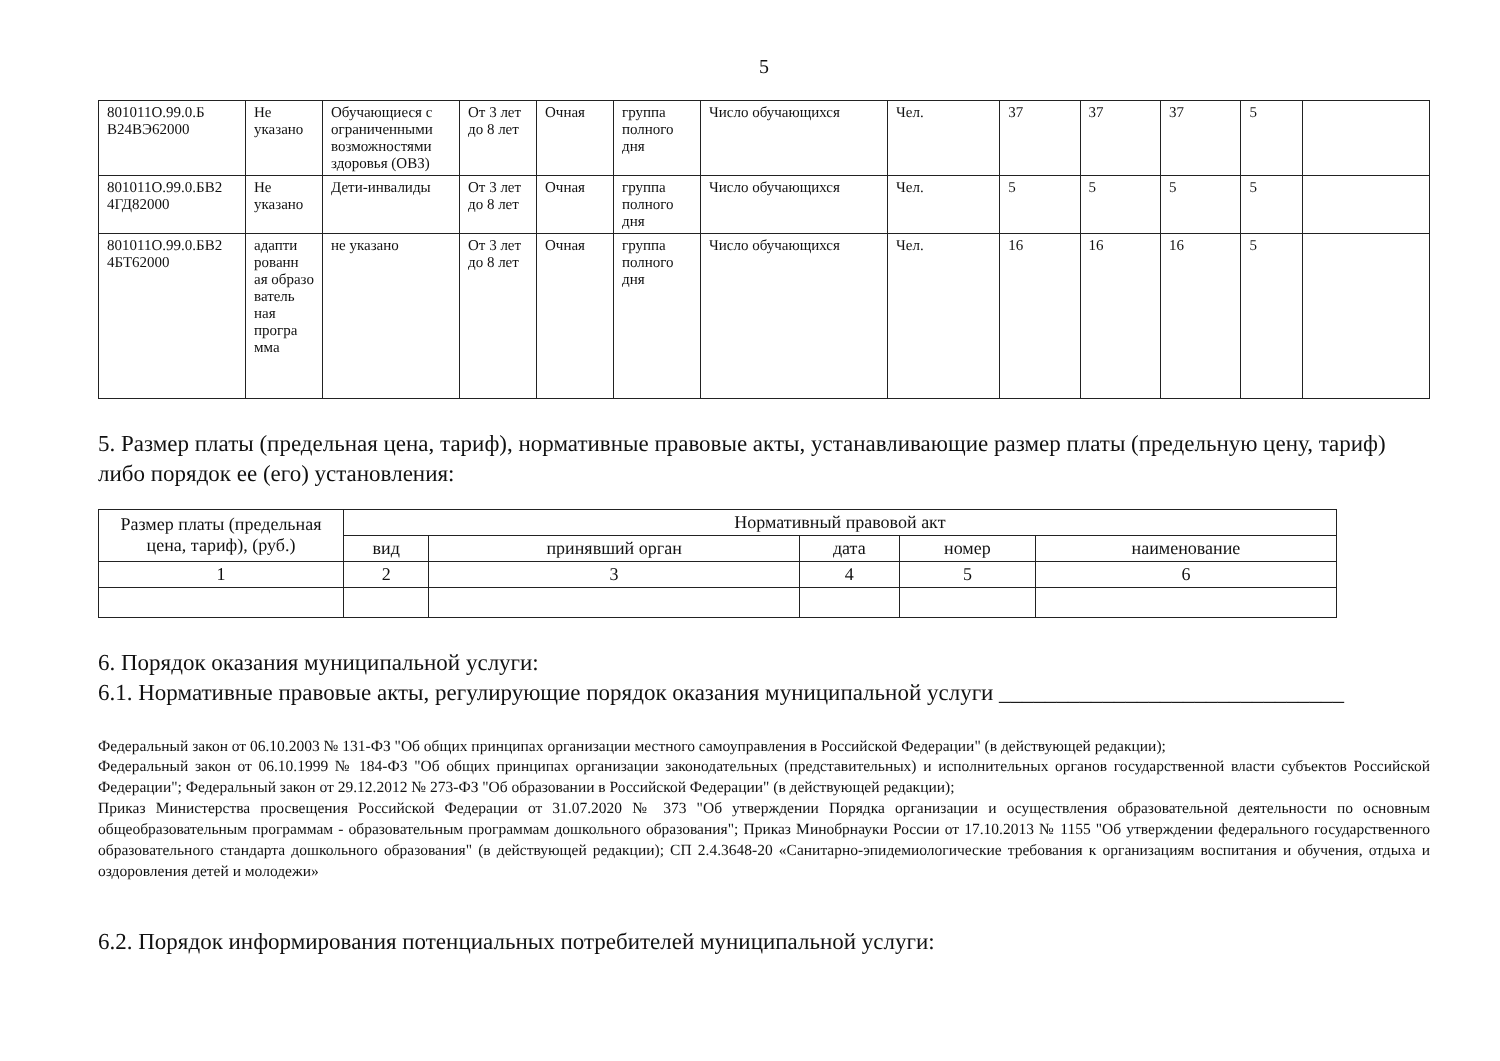5
| 801011О.99.0.Б В24ВЭ62000 | Не указано | Обучающиеся с ограниченными возможностями здоровья (ОВЗ) | От 3 лет до 8 лет | Очная | группа полного дня | Число обучающихся | Чел. | 37 | 37 | 37 | 5 | |
| 801011О.99.0.БВ2 4ГД82000 | Не указано | Дети-инвалиды | От 3 лет до 8 лет | Очная | группа полного дня | Число обучающихся | Чел. | 5 | 5 | 5 | 5 | |
| 801011О.99.0.БВ2 4БТ62000 | адапти рованн ая образо ватель ная програ мма | не указано | От 3 лет до 8 лет | Очная | группа полного дня | Число обучающихся | Чел. | 16 | 16 | 16 | 5 | |
5. Размер платы (предельная цена, тариф), нормативные правовые акты, устанавливающие размер платы (предельную цену, тариф) либо порядок ее (его) установления:
| Размер платы (предельная цена, тариф), (руб.) | Нормативный правовой акт | | | | |
| --- | --- | --- | --- | --- | --- |
| | вид | принявший орган | дата | номер | наименование |
| 1 | 2 | 3 | 4 | 5 | 6 |
6. Порядок оказания муниципальной услуги:
6.1. Нормативные правовые акты, регулирующие порядок оказания муниципальной услуги ______________________________
Федеральный закон от 06.10.2003 № 131-ФЗ "Об общих принципах организации местного самоуправления в Российской Федерации" (в действующей редакции);
Федеральный закон от 06.10.1999 № 184-ФЗ "Об общих принципах организации законодательных (представительных) и исполнительных органов государственной власти субъектов Российской Федерации"; Федеральный закон от 29.12.2012 № 273-ФЗ "Об образовании в Российской Федерации" (в действующей редакции);
Приказ Министерства просвещения Российской Федерации от 31.07.2020 № 373 "Об утверждении Порядка организации и осуществления образовательной деятельности по основным общеобразовательным программам - образовательным программам дошкольного образования"; Приказ Минобрнауки России от 17.10.2013 № 1155 "Об утверждении федерального государственного образовательного стандарта дошкольного образования" (в действующей редакции); СП 2.4.3648-20 «Санитарно-эпидемиологические требования к организациям воспитания и обучения, отдыха и оздоровления детей и молодежи»
6.2. Порядок информирования потенциальных потребителей муниципальной услуги: